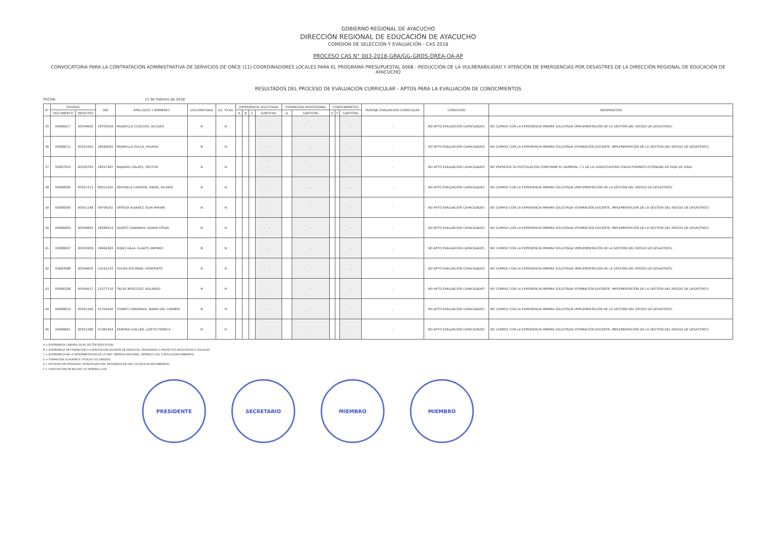GOBIERNO REGIONAL DE AYACUCHO
DIRECCIÓN REGIONAL DE EDUCACIÓN DE AYACUCHO
COMISIÓN DE SELECCIÓN Y EVALUACIÓN - CAS 2018
PROCESO CAS N° 003-2018-GRA/GG-GRDS-DREA-OA-AP
CONVOCATORIA PARA LA CONTRATACIÓN ADMINISTRATIVA DE SERVICIOS DE ONCE (11) COORDINADORES LOCALES PARA EL PROGRAMA PRESUPUESTAL 0068 - REDUCCIÓN DE LA VULNERABILIDAD Y ATENCIÓN DE EMERGENCIAS POR DESASTRES DE LA DIRECCIÓN REGIONAL DE EDUCACIÓN DE AYACUCHO
RESULTADOS DEL PROCESO DE EVALUACIÓN CURRICULAR - APTOS PARA LA EVALUACIÓN DE CONOCIMIENTOS
FECHA: 13 de Febrero de 2018
| N° | SISGEDO | | DNI | APELLIDOS Y NOMBRES | DISCAPACIDAD | LIC. FF.AA. | EXPERIENCIA SOLICITADA | | | | FORMACIÓN PROFESIONAL | | CONOCIMIENTOS | | | PUNTAJE EVALUACIÓN CURRICULAR | CONDICIÓN | OBSERVACIÓN |
| --- | --- | --- | --- | --- | --- | --- | --- | --- | --- | --- | --- | --- | --- | --- | --- | --- | --- | --- |
| | DOCUMENTO | REGISTRO | | | | | A | B | C | SUBTOTAL | D | SUBTOTAL | E | F | SUBTOTAL | | | |
| 35 | 00686617 | 00549692 | 28705554 | MUNAYLLA CCACCRO, ALCIDES | N | N | | | | - | | - | | | - | - | NO APTO EVALUACIÓN CAPACIDADES | NO CUMPLE CON LA EXPERIENCIA MÍNIMA SOLICITADA (IMPLEMENTACIÓN DE LA GESTIÓN DEL RIESGO DE DESASTRES) |
| 36 | 00688212 | 00551002 | 28286091 | MUNAYLLA SULCA, HILARIO | N | N | | | | - | | - | | | - | - | NO APTO EVALUACIÓN CAPACIDADES | NO CUMPLE CON LA EXPERIENCIA MÍNIMA SOLICITADA (FORMACIÓN DOCENTE, IMPLEMENTACIÓN DE LA GESTIÓN DEL RIESGO DE DESASTRES) |
| 37 | 00687910 | 00550763 | 28297487 | NAJARRO GÁLVEZ, HÉCTOR | N | N | | | | - | | - | | | - | - | NO APTO EVALUACIÓN CAPACIDADES | NO PRESENTA SU POSTULACIÓN CONFORME EL NUMERAL 7.1 DE LA CONVOCATORIA (FALTA FORMATO ESTÁNDAR DE HOJA DE VIDA) |
| 38 | 00688580 | 00551313 | 80021202 | ORIHUELA CARRIÓN, ÁNGEL HILARIO | N | N | | | | - | | - | | | - | - | NO APTO EVALUACIÓN CAPACIDADES | NO CUMPLE CON LA EXPERIENCIA MÍNIMA SOLICITADA (IMPLEMENTACIÓN DE LA GESTIÓN DEL RIESGO DE DESASTRES) |
| 39 | 00688390 | 00551148 | 09794202 | ORTEGA ÁLVAREZ, ELVA MIRIAN | N | N | | | | - | | - | | | - | - | NO APTO EVALUACIÓN CAPACIDADES | NO CUMPLE CON LA EXPERIENCIA MÍNIMA SOLICITADA (FORMACIÓN DOCENTE, IMPLEMENTACIÓN DE LA GESTIÓN DEL RIESGO DE DESASTRES) |
| 40 | 00686845 | 00549893 | 28286553 | QUINTO ZANABRIA, EDWIN CÉSAR | N | N | | | | - | | - | | | - | - | NO APTO EVALUACIÓN CAPACIDADES | NO CUMPLE CON LA EXPERIENCIA MÍNIMA SOLICITADA (FORMACIÓN DOCENTE, IMPLEMENTACIÓN DE LA GESTIÓN DEL RIESGO DE DESASTRES) |
| 41 | 00688097 | 00550909 | 28466383 | ROJAS GALA, GLADYS AMPARO | N | N | | | | - | | - | | | - | - | NO APTO EVALUACIÓN CAPACIDADES | NO CUMPLE CON LA EXPERIENCIA MÍNIMA SOLICITADA (IMPLEMENTACIÓN DE LA GESTIÓN DEL RIESGO DE DESASTRES) |
| 42 | 00683088 | 00546655 | 23242233 | SOLIER ESCOBAR, HONORATO | N | N | | | | - | | - | | | - | - | NO APTO EVALUACIÓN CAPACIDADES | NO CUMPLE CON LA EXPERIENCIA MÍNIMA SOLICITADA (IMPLEMENTACIÓN DE LA GESTIÓN DEL RIESGO DE DESASTRES) |
| 43 | 00686308 | 00549417 | 21577110 | TACAS MOSCOSO, ROLANDO | N | N | | | | - | | - | | | - | - | NO APTO EVALUACIÓN CAPACIDADES | NO CUMPLE CON LA EXPERIENCIA MÍNIMA SOLICITADA (FORMACIÓN DOCENTE, IMPLEMENTACIÓN DE LA GESTIÓN DEL RIESGO DE DESASTRES) |
| 44 | 00688619 | 00551346 | 41759426 | TORRES CÁRDENAS, MARÍA DEL CARMEN | N | N | | | | - | | - | | | - | - | NO APTO EVALUACIÓN CAPACIDADES | NO CUMPLE CON LA EXPERIENCIA MÍNIMA SOLICITADA (IMPLEMENTACIÓN DE LA GESTIÓN DEL RIESGO DE DESASTRES) |
| 45 | 00688661 | 00551386 | 47382454 | ZAMORA GUILLÉN, LIZETH FIORELA | N | N | | | | - | | - | | | - | - | NO APTO EVALUACIÓN CAPACIDADES | NO CUMPLE CON LA EXPERIENCIA MÍNIMA SOLICITADA (FORMACIÓN DOCENTE, IMPLEMENTACIÓN DE LA GESTIÓN DEL RIESGO DE DESASTRES) |
A = EXPERIENCIA LABORAL EN EL SECTOR EDUCACIÓN
B = EXPERIENCIA EN FORMACIÓN O CAPACITACIÓN DOCENTE EN SERVICIOS, PROGRAMAS O PROYECTOS EDUCATIVOS O SOCIALES
C = EXPERIENCIA EN LA IMPLEMENTACIÓN DE LA GRD, DEFENSA NACIONAL, DEFENSA CIVIL O EDUCACIÓN AMBIENTAL
D = FORMACIÓN ACADÉMICA (TÍTULOS Y/O GRADOS)
E = ESTUDIOS DE POSGRADO, ESPECIALIZACIÓN, DIPLOMADO EN GRD Y/O EDUCACIÓN AMBIENTAL
F = CAPACITACIÓN EN EN GRD Y/O DEFENSA CIVIL
PRESIDENTE SECRETARIO MIEMBRO MIEMBRO